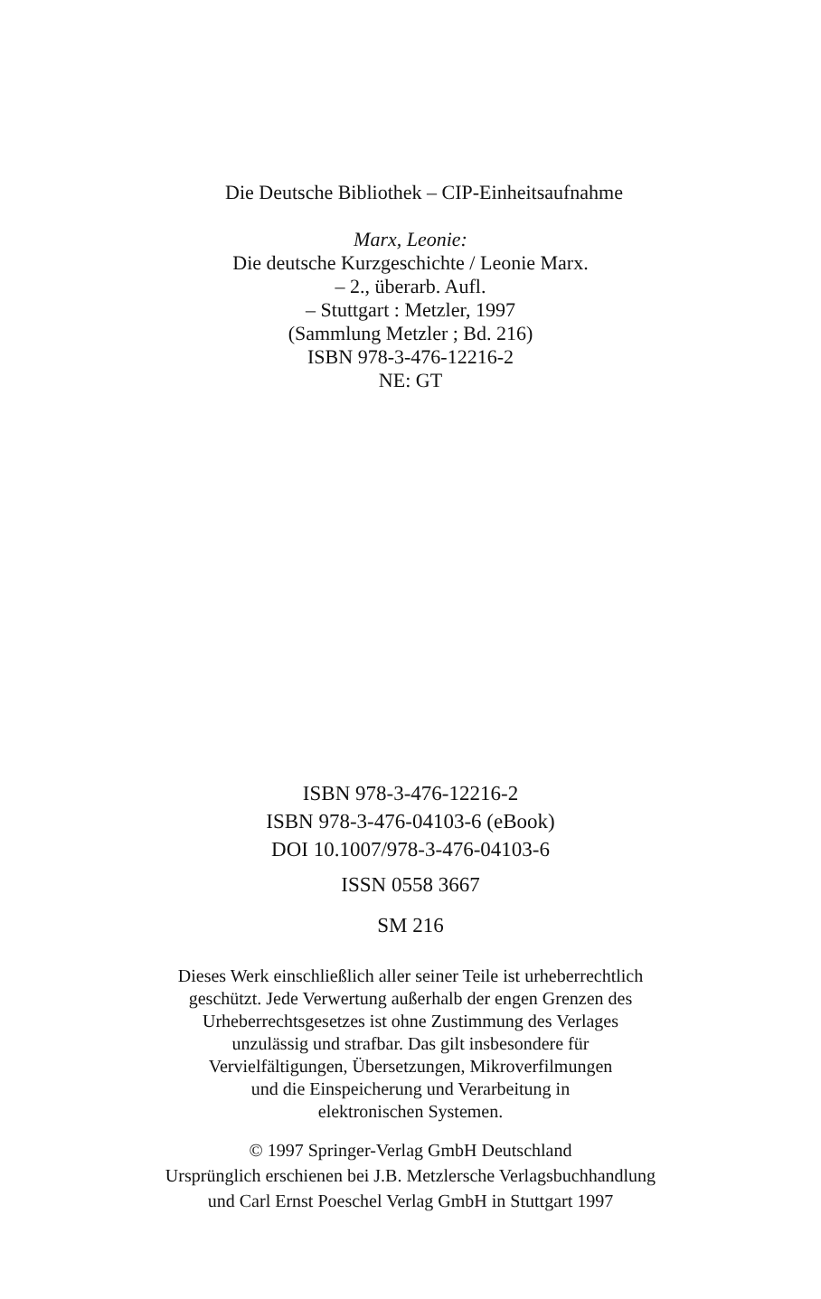Die Deutsche Bibliothek – CIP-Einheitsaufnahme
Marx, Leonie:
Die deutsche Kurzgeschichte / Leonie Marx.
– 2., überarb. Aufl.
– Stuttgart : Metzler, 1997
(Sammlung Metzler ; Bd. 216)
ISBN 978-3-476-12216-2
NE: GT
ISBN 978-3-476-12216-2
ISBN 978-3-476-04103-6 (eBook)
DOI 10.1007/978-3-476-04103-6
ISSN 0558 3667
SM 216
Dieses Werk einschließlich aller seiner Teile ist urheberrechtlich
geschützt. Jede Verwertung außerhalb der engen Grenzen des
Urheberrechtsgesetzes ist ohne Zustimmung des Verlages
unzulässig und strafbar. Das gilt insbesondere für
Vervielfältigungen, Übersetzungen, Mikroverfilmungen
und die Einspeicherung und Verarbeitung in
elektronischen Systemen.
© 1997 Springer-Verlag GmbH Deutschland
Ursprünglich erschienen bei J.B. Metzlersche Verlagsbuchhandlung
und Carl Ernst Poeschel Verlag GmbH in Stuttgart 1997